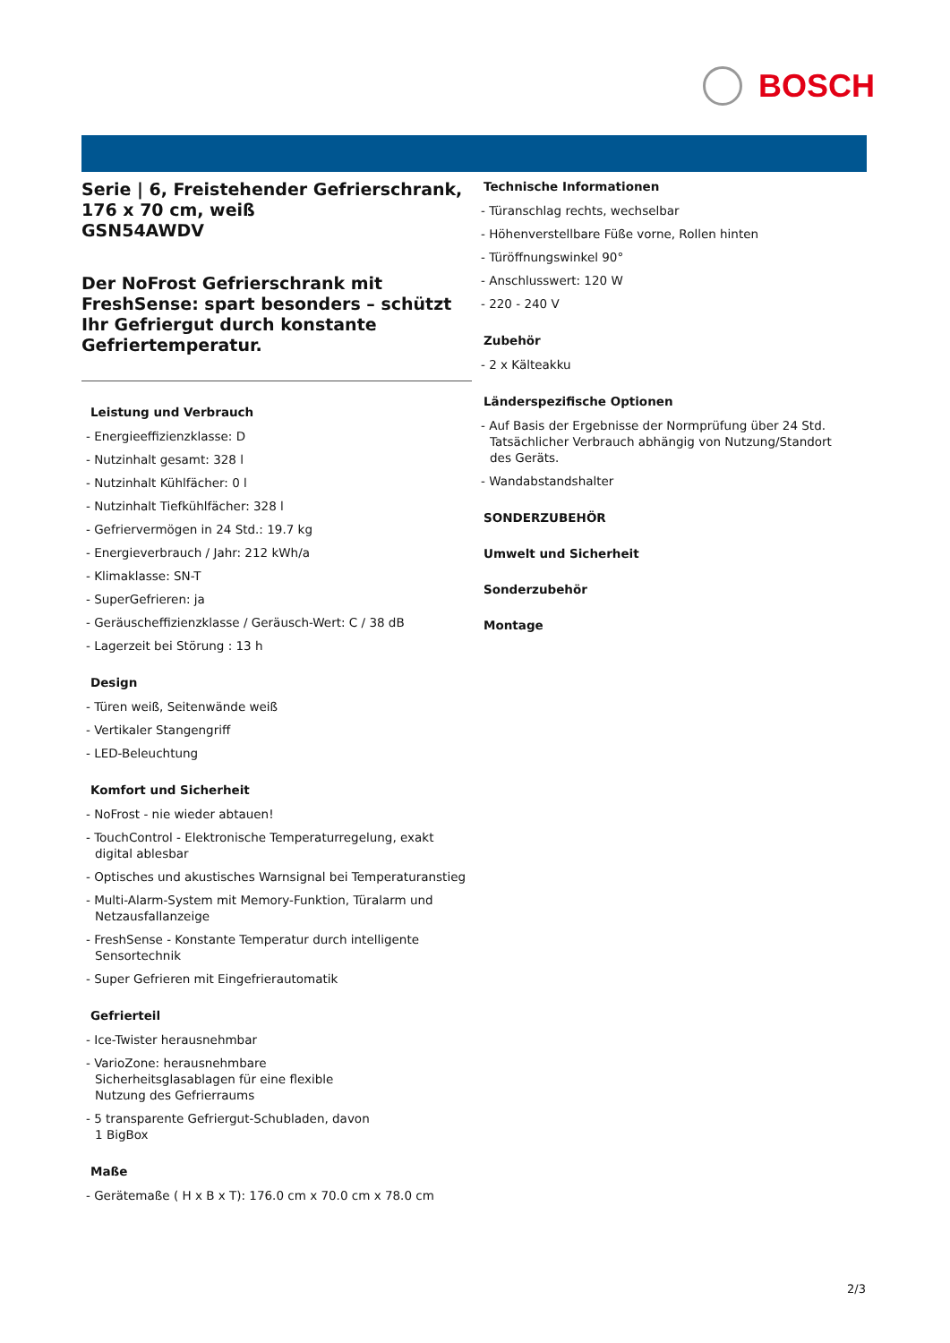BOSCH
Serie | 6, Freistehender Gefrierschrank, 176 x 70 cm, weiß
GSN54AWDV
Der NoFrost Gefrierschrank mit FreshSense: spart besonders – schützt Ihr Gefriergut durch konstante Gefriertemperatur.
Leistung und Verbrauch
- Energieeffizienzklasse: D
- Nutzinhalt gesamt: 328 l
- Nutzinhalt Kühlfächer: 0 l
- Nutzinhalt Tiefkühlfächer: 328 l
- Gefriervermögen in 24 Std.: 19.7 kg
- Energieverbrauch / Jahr: 212 kWh/a
- Klimaklasse: SN-T
- SuperGefrieren: ja
- Geräuscheffizienzklasse / Geräusch-Wert: C / 38 dB
- Lagerzeit bei Störung : 13 h
Design
- Türen weiß, Seitenwände weiß
- Vertikaler Stangengriff
- LED-Beleuchtung
Komfort und Sicherheit
- NoFrost - nie wieder abtauen!
- TouchControl - Elektronische Temperaturregelung, exakt digital ablesbar
- Optisches und akustisches Warnsignal bei Temperaturanstieg
- Multi-Alarm-System mit Memory-Funktion, Türalarm und Netzausfallanzeige
- FreshSense - Konstante Temperatur durch intelligente Sensortechnik
- Super Gefrieren mit Eingefrierautomatik
Gefrierteil
- Ice-Twister herausnehmbar
- VarioZone: herausnehmbare
Sicherheitsglasablagen für eine flexible
Nutzung des Gefrierraums
- 5 transparente Gefriergut-Schubladen, davon
1 BigBox
Maße
- Gerätemaße ( H x B x T): 176.0 cm x 70.0 cm x 78.0 cm
Technische Informationen
- Türanschlag rechts, wechselbar
- Höhenverstellbare Füße vorne, Rollen hinten
- Türöffnungswinkel 90°
- Anschlusswert: 120 W
- 220 - 240 V
Zubehör
- 2 x Kälteakku
Länderspezifische Optionen
- Auf Basis der Ergebnisse der Normprüfung über 24 Std. Tatsächlicher Verbrauch abhängig von Nutzung/Standort des Geräts.
- Wandabstandshalter
SONDERZUBEHÖR
Umwelt und Sicherheit
Sonderzubehör
Montage
2/3